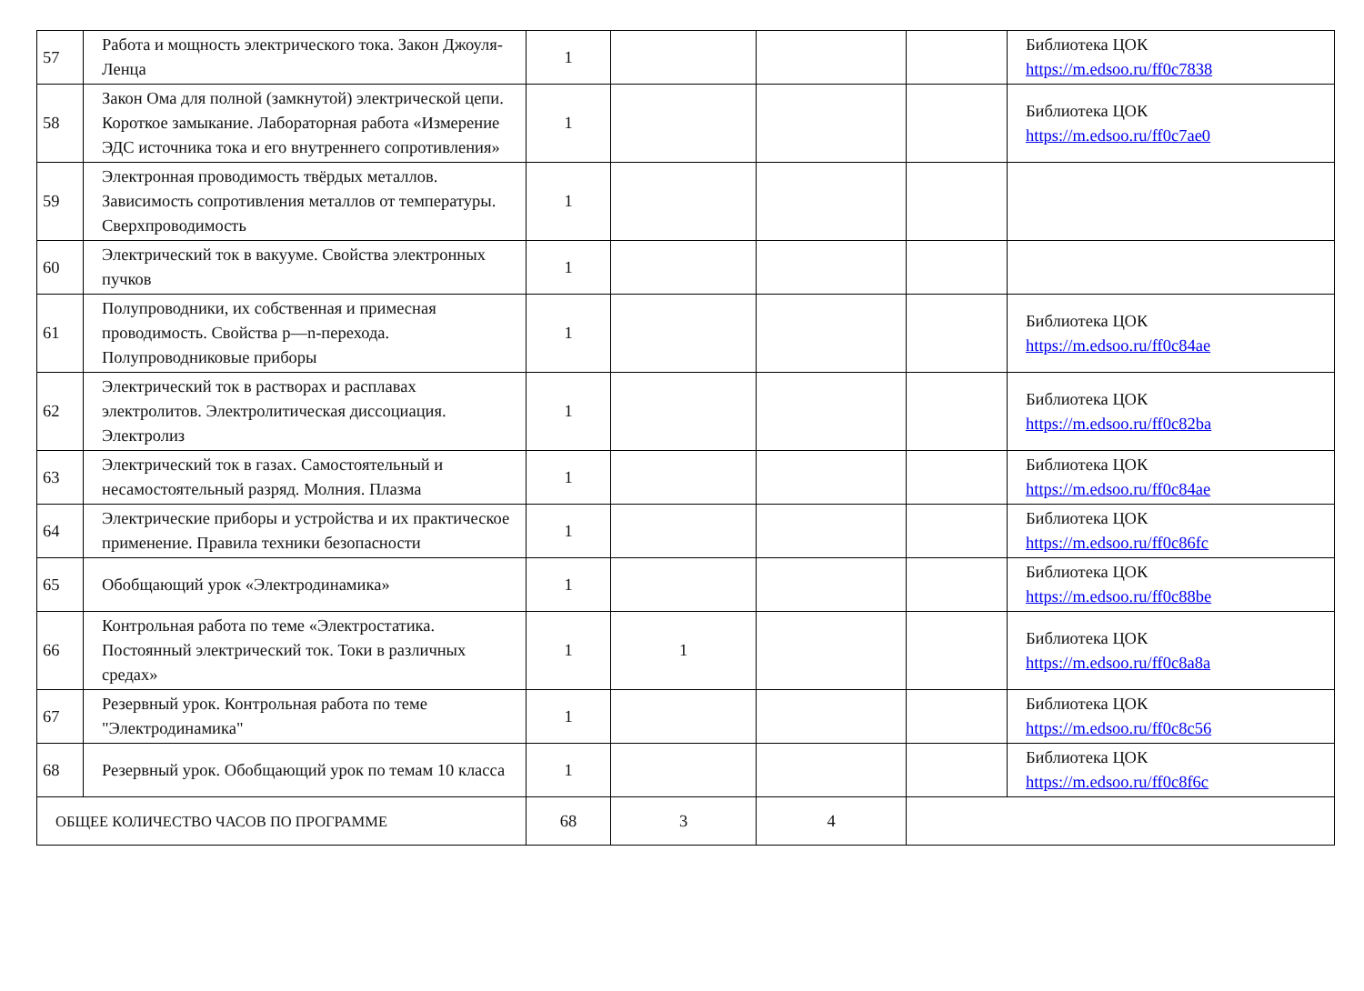| 57 | Работа и мощность электрического тока. Закон Джоуля-Ленца | 1 | | | | Библиотека ЦОК https://m.edsoo.ru/ff0c7838 |
| 58 | Закон Ома для полной (замкнутой) электрической цепи. Короткое замыкание. Лабораторная работа «Измерение ЭДС источника тока и его внутреннего сопротивления» | 1 | | | | Библиотека ЦОК https://m.edsoo.ru/ff0c7ae0 |
| 59 | Электронная проводимость твёрдых металлов. Зависимость сопротивления металлов от температуры. Сверхпроводимость | 1 | | | | |
| 60 | Электрический ток в вакууме. Свойства электронных пучков | 1 | | | | |
| 61 | Полупроводники, их собственная и примесная проводимость. Свойства p—n-перехода. Полупроводниковые приборы | 1 | | | | Библиотека ЦОК https://m.edsoo.ru/ff0c84ae |
| 62 | Электрический ток в растворах и расплавах электролитов. Электролитическая диссоциация. Электролиз | 1 | | | | Библиотека ЦОК https://m.edsoo.ru/ff0c82ba |
| 63 | Электрический ток в газах. Самостоятельный и несамостоятельный разряд. Молния. Плазма | 1 | | | | Библиотека ЦОК https://m.edsoo.ru/ff0c84ae |
| 64 | Электрические приборы и устройства и их практическое применение. Правила техники безопасности | 1 | | | | Библиотека ЦОК https://m.edsoo.ru/ff0c86fc |
| 65 | Обобщающий урок «Электродинамика» | 1 | | | | Библиотека ЦОК https://m.edsoo.ru/ff0c88be |
| 66 | Контрольная работа по теме «Электростатика. Постоянный электрический ток. Токи в различных средах» | 1 | 1 | | | Библиотека ЦОК https://m.edsoo.ru/ff0c8a8a |
| 67 | Резервный урок. Контрольная работа по теме "Электродинамика" | 1 | | | | Библиотека ЦОК https://m.edsoo.ru/ff0c8c56 |
| 68 | Резервный урок. Обобщающий урок по темам 10 класса | 1 | | | | Библиотека ЦОК https://m.edsoo.ru/ff0c8f6c |
| ОБЩЕЕ КОЛИЧЕСТВО ЧАСОВ ПО ПРОГРАММЕ | | 68 | 3 | 4 | | |